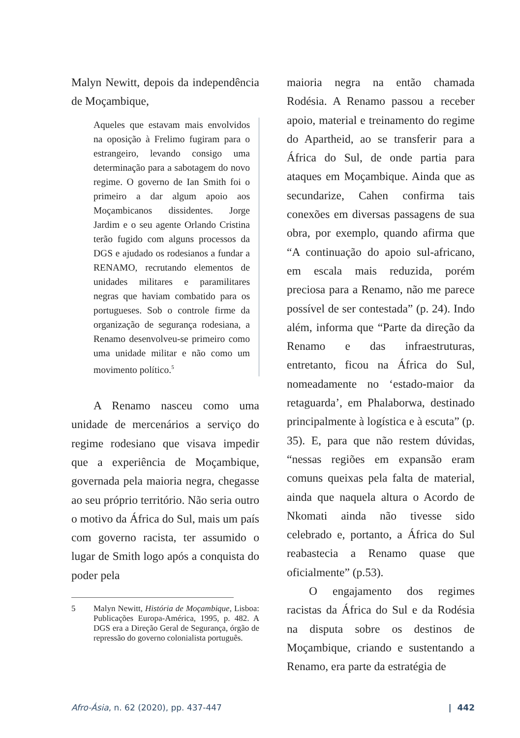Malyn Newitt, depois da independência de Moçambique,
Aqueles que estavam mais envolvidos na oposição à Frelimo fugiram para o estrangeiro, levando consigo uma determinação para a sabotagem do novo regime. O governo de Ian Smith foi o primeiro a dar algum apoio aos Moçambicanos dissidentes. Jorge Jardim e o seu agente Orlando Cristina terão fugido com alguns processos da DGS e ajudado os rodesianos a fundar a RENAMO, recrutando elementos de unidades militares e paramilitares negras que haviam combatido para os portugueses. Sob o controle firme da organização de segurança rodesiana, a Renamo desenvolveu-se primeiro como uma unidade militar e não como um movimento político.<sup>5</sup>
A Renamo nasceu como uma unidade de mercenários a serviço do regime rodesiano que visava impedir que a experiência de Moçambique, governada pela maioria negra, chegasse ao seu próprio território. Não seria outro o motivo da África do Sul, mais um país com governo racista, ter assumido o lugar de Smith logo após a conquista do poder pela
5 Malyn Newitt, História de Moçambique, Lisboa: Publicações Europa-América, 1995, p. 482. A DGS era a Direção Geral de Segurança, órgão de repressão do governo colonialista português.
maioria negra na então chamada Rodésia. A Renamo passou a receber apoio, material e treinamento do regime do Apartheid, ao se transferir para a África do Sul, de onde partia para ataques em Moçambique. Ainda que as secundarize, Cahen confirma tais conexões em diversas passagens de sua obra, por exemplo, quando afirma que “A continuação do apoio sul-africano, em escala mais reduzida, porém preciosa para a Renamo, não me parece possível de ser contestada” (p. 24). Indo além, informa que “Parte da direção da Renamo e das infraestruturas, entretanto, ficou na África do Sul, nomeadamente no ‘estado-maior da retaguarda’, em Phalaborwa, destinado principalmente à logística e à escuta” (p. 35). E, para que não restem dúvidas, “nessas regiões em expansão eram comuns queixas pela falta de material, ainda que naquela altura o Acordo de Nkomati ainda não tivesse sido celebrado e, portanto, a África do Sul reabastecia a Renamo quase que oficialmente” (p.53).
O engajamento dos regimes racistas da África do Sul e da Rodésia na disputa sobre os destinos de Moçambique, criando e sustentando a Renamo, era parte da estratégia de
Afro-Ásia, n. 62 (2020), pp. 437-447 | 442